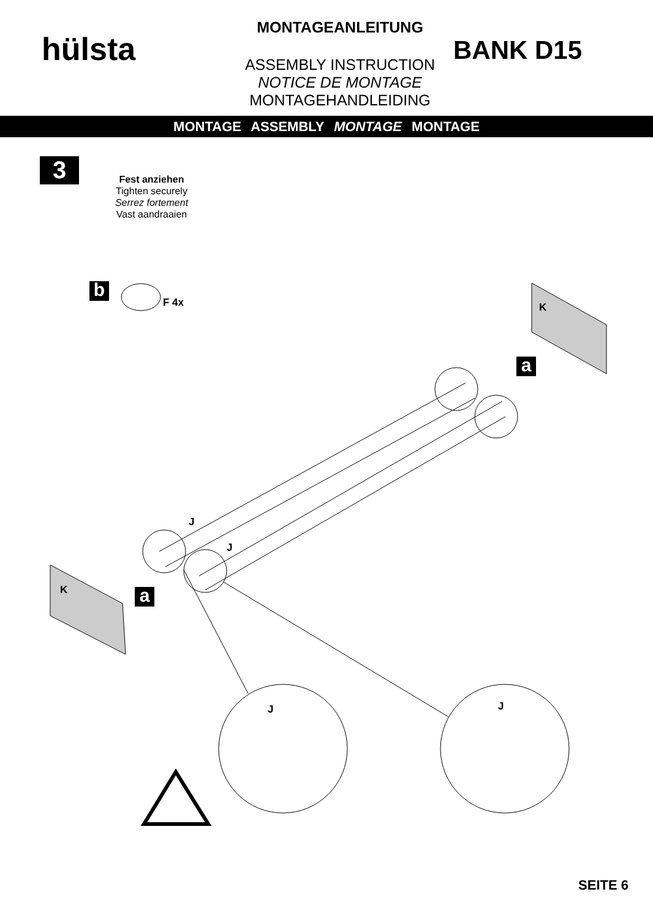hülsta
MONTAGEANLEITUNG
ASSEMBLY INSTRUCTION
NOTICE DE MONTAGE
MONTAGEHANDLEIDING
BANK D15
MONTAGE ASSEMBLY MONTAGE MONTAGE
3
Fest anziehen
Tighten securely
Serrez fortement
Vast aandraaien
b F 4x K
a
J
J
K a
J J
SEITE 6